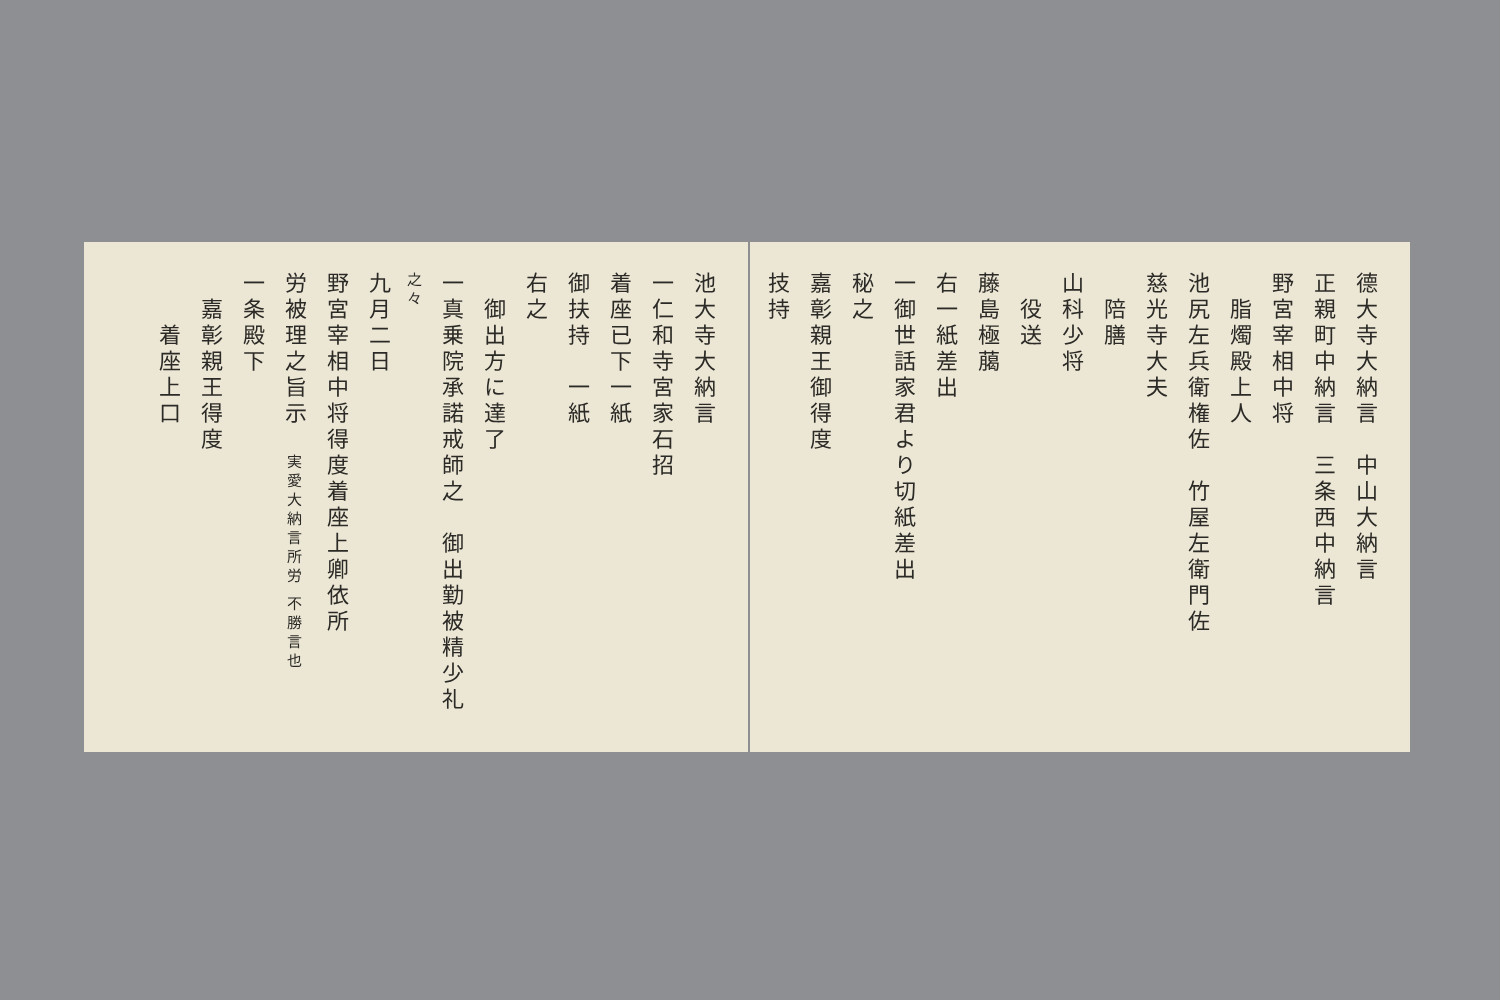德大寺大納言　中山大納言
正親町中納言　三条西中納言
野宮宰相中将
　脂燭殿上人
池尻左兵衛権佐　竹屋左衛門佐
慈光寺大夫
　陪膳
山科少将
　役送
藤島極﨟
右一紙差出
一御世話家君より切紙差出
秘之
嘉彰親王御得度
技持
池大寺大納言
一仁和寺宮家石招
着座已下一紙
御扶持　一紙
右之
　御出方に達了
一真乗院承諾戒師之　御出勤被精少礼
之々
九月二日
野宮宰相中将得度着座上卿依所
労被理之旨示　実愛大納言所労 不勝言也
一条殿下
　嘉彰親王得度
　　着座上口